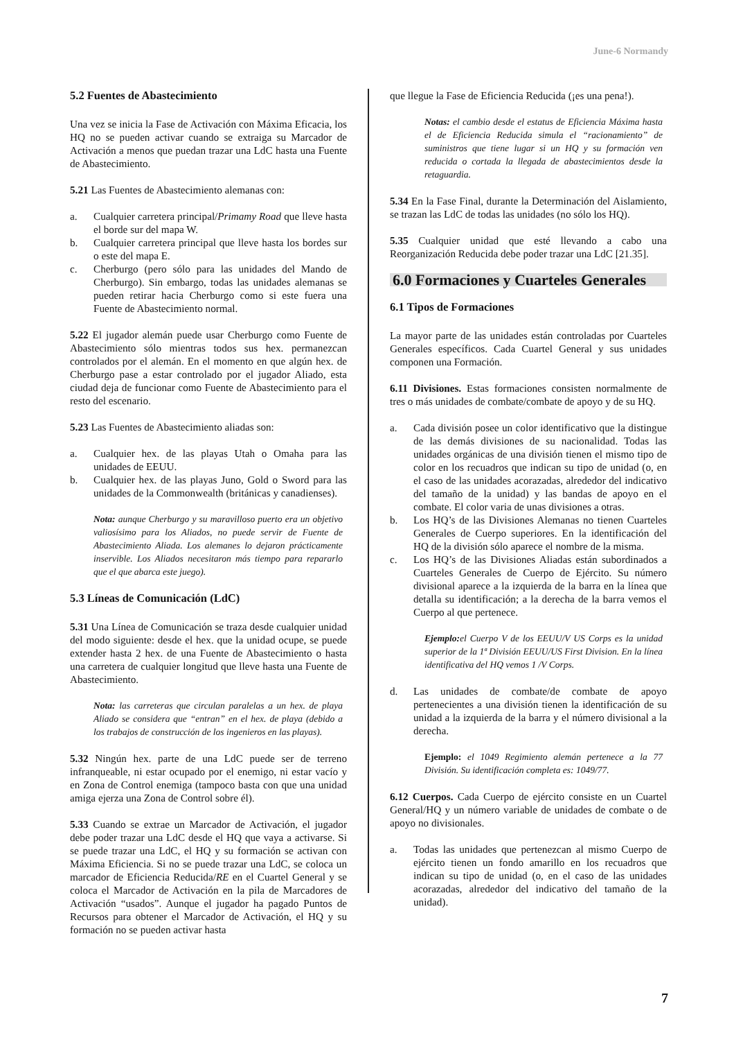June-6 Normandy
5.2 Fuentes de Abastecimiento
Una vez se inicia la Fase de Activación con Máxima Eficacia, los HQ no se pueden activar cuando se extraiga su Marcador de Activación a menos que puedan trazar una LdC hasta una Fuente de Abastecimiento.
5.21 Las Fuentes de Abastecimiento alemanas con:
a. Cualquier carretera principal/Primamy Road que lleve hasta el borde sur del mapa W.
b. Cualquier carretera principal que lleve hasta los bordes sur o este del mapa E.
c. Cherburgo (pero sólo para las unidades del Mando de Cherburgo). Sin embargo, todas las unidades alemanas se pueden retirar hacia Cherburgo como si este fuera una Fuente de Abastecimiento normal.
5.22 El jugador alemán puede usar Cherburgo como Fuente de Abastecimiento sólo mientras todos sus hex. permanezcan controlados por el alemán. En el momento en que algún hex. de Cherburgo pase a estar controlado por el jugador Aliado, esta ciudad deja de funcionar como Fuente de Abastecimiento para el resto del escenario.
5.23 Las Fuentes de Abastecimiento aliadas son:
a. Cualquier hex. de las playas Utah o Omaha para las unidades de EEUU.
b. Cualquier hex. de las playas Juno, Gold o Sword para las unidades de la Commonwealth (británicas y canadienses).
Nota: aunque Cherburgo y su maravilloso puerto era un objetivo valiosísimo para los Aliados, no puede servir de Fuente de Abastecimiento Aliada. Los alemanes lo dejaron prácticamente inservible. Los Aliados necesitaron más tiempo para repararlo que el que abarca este juego).
5.3 Líneas de Comunicación (LdC)
5.31 Una Línea de Comunicación se traza desde cualquier unidad del modo siguiente: desde el hex. que la unidad ocupe, se puede extender hasta 2 hex. de una Fuente de Abastecimiento o hasta una carretera de cualquier longitud que lleve hasta una Fuente de Abastecimiento.
Nota: las carreteras que circulan paralelas a un hex. de playa Aliado se considera que “entran” en el hex. de playa (debido a los trabajos de construcción de los ingenieros en las playas).
5.32 Ningún hex. parte de una LdC puede ser de terreno infranqueable, ni estar ocupado por el enemigo, ni estar vacío y en Zona de Control enemiga (tampoco basta con que una unidad amiga ejerza una Zona de Control sobre él).
5.33 Cuando se extrae un Marcador de Activación, el jugador debe poder trazar una LdC desde el HQ que vaya a activarse. Si se puede trazar una LdC, el HQ y su formación se activan con Máxima Eficiencia. Si no se puede trazar una LdC, se coloca un marcador de Eficiencia Reducida/RE en el Cuartel General y se coloca el Marcador de Activación en la pila de Marcadores de Activación “usados”. Aunque el jugador ha pagado Puntos de Recursos para obtener el Marcador de Activación, el HQ y su formación no se pueden activar hasta
que llegue la Fase de Eficiencia Reducida (¡es una pena!).
Notas: el cambio desde el estatus de Eficiencia Máxima hasta el de Eficiencia Reducida simula el “racionamiento” de suministros que tiene lugar si un HQ y su formación ven reducida o cortada la llegada de abastecimientos desde la retaguardia.
5.34 En la Fase Final, durante la Determinación del Aislamiento, se trazan las LdC de todas las unidades (no sólo los HQ).
5.35 Cualquier unidad que esté llevando a cabo una Reorganización Reducida debe poder trazar una LdC [21.35].
6.0 Formaciones y Cuarteles Generales
6.1 Tipos de Formaciones
La mayor parte de las unidades están controladas por Cuarteles Generales específicos. Cada Cuartel General y sus unidades componen una Formación.
6.11 Divisiones. Estas formaciones consisten normalmente de tres o más unidades de combate/combate de apoyo y de su HQ.
a. Cada división posee un color identificativo que la distingue de las demás divisiones de su nacionalidad. Todas las unidades orgánicas de una división tienen el mismo tipo de color en los recuadros que indican su tipo de unidad (o, en el caso de las unidades acorazadas, alrededor del indicativo del tamaño de la unidad) y las bandas de apoyo en el combate. El color varia de unas divisiones a otras.
b. Los HQ’s de las Divisiones Alemanas no tienen Cuarteles Generales de Cuerpo superiores. En la identificación del HQ de la división sólo aparece el nombre de la misma.
c. Los HQ’s de las Divisiones Aliadas están subordinados a Cuarteles Generales de Cuerpo de Ejército. Su número divisional aparece a la izquierda de la barra en la línea que detalla su identificación; a la derecha de la barra vemos el Cuerpo al que pertenece.
Ejemplo: el Cuerpo V de los EEUU/V US Corps es la unidad superior de la 1ª División EEUU/US First Division. En la línea identificativa del HQ vemos 1 /V Corps.
d. Las unidades de combate/de combate de apoyo pertenecientes a una división tienen la identificación de su unidad a la izquierda de la barra y el número divisional a la derecha.
Ejemplo: el 1049 Regimiento alemán pertenece a la 77 División. Su identificación completa es: 1049/77.
6.12 Cuerpos. Cada Cuerpo de ejército consiste en un Cuartel General/HQ y un número variable de unidades de combate o de apoyo no divisionales.
a. Todas las unidades que pertenezcan al mismo Cuerpo de ejército tienen un fondo amarillo en los recuadros que indican su tipo de unidad (o, en el caso de las unidades acorazadas, alrededor del indicativo del tamaño de la unidad).
7